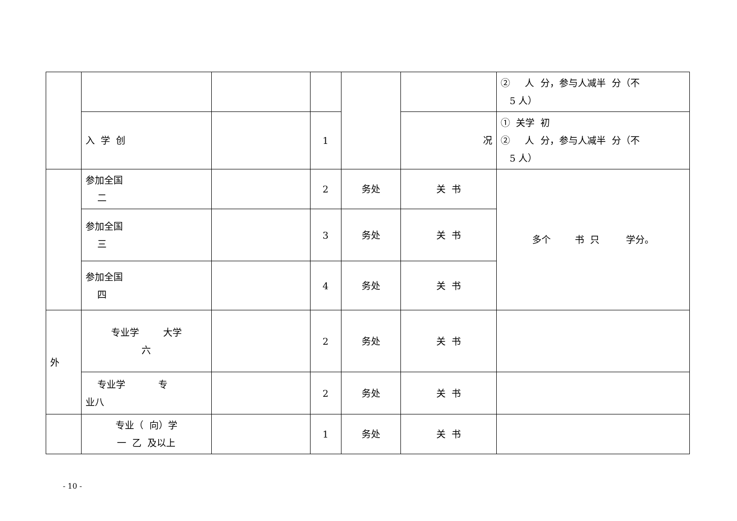| | | | | | | ② 人 分，参与人减半 分（不 5 人） |
| | 入 学 创 | | 1 | | 况 | ① 关学 初 ② 人 分，参与人减半 分（不 5 人） |
| | 参加全国 二 | | 2 | 务处 | 关 书 | 多个 书 只 学分。 |
| | 参加全国 三 | | 3 | 务处 | 关 书 | |
| | 参加全国 四 | | 4 | 务处 | 关 书 | |
| 外 | 专业学 大学 六 | | 2 | 务处 | 关 书 | |
| | 专业学 专 业八 | | 2 | 务处 | 关 书 | |
| | 专业（ 向）学 一 乙 及以上 | | 1 | 务处 | 关 书 | |
- 10 -